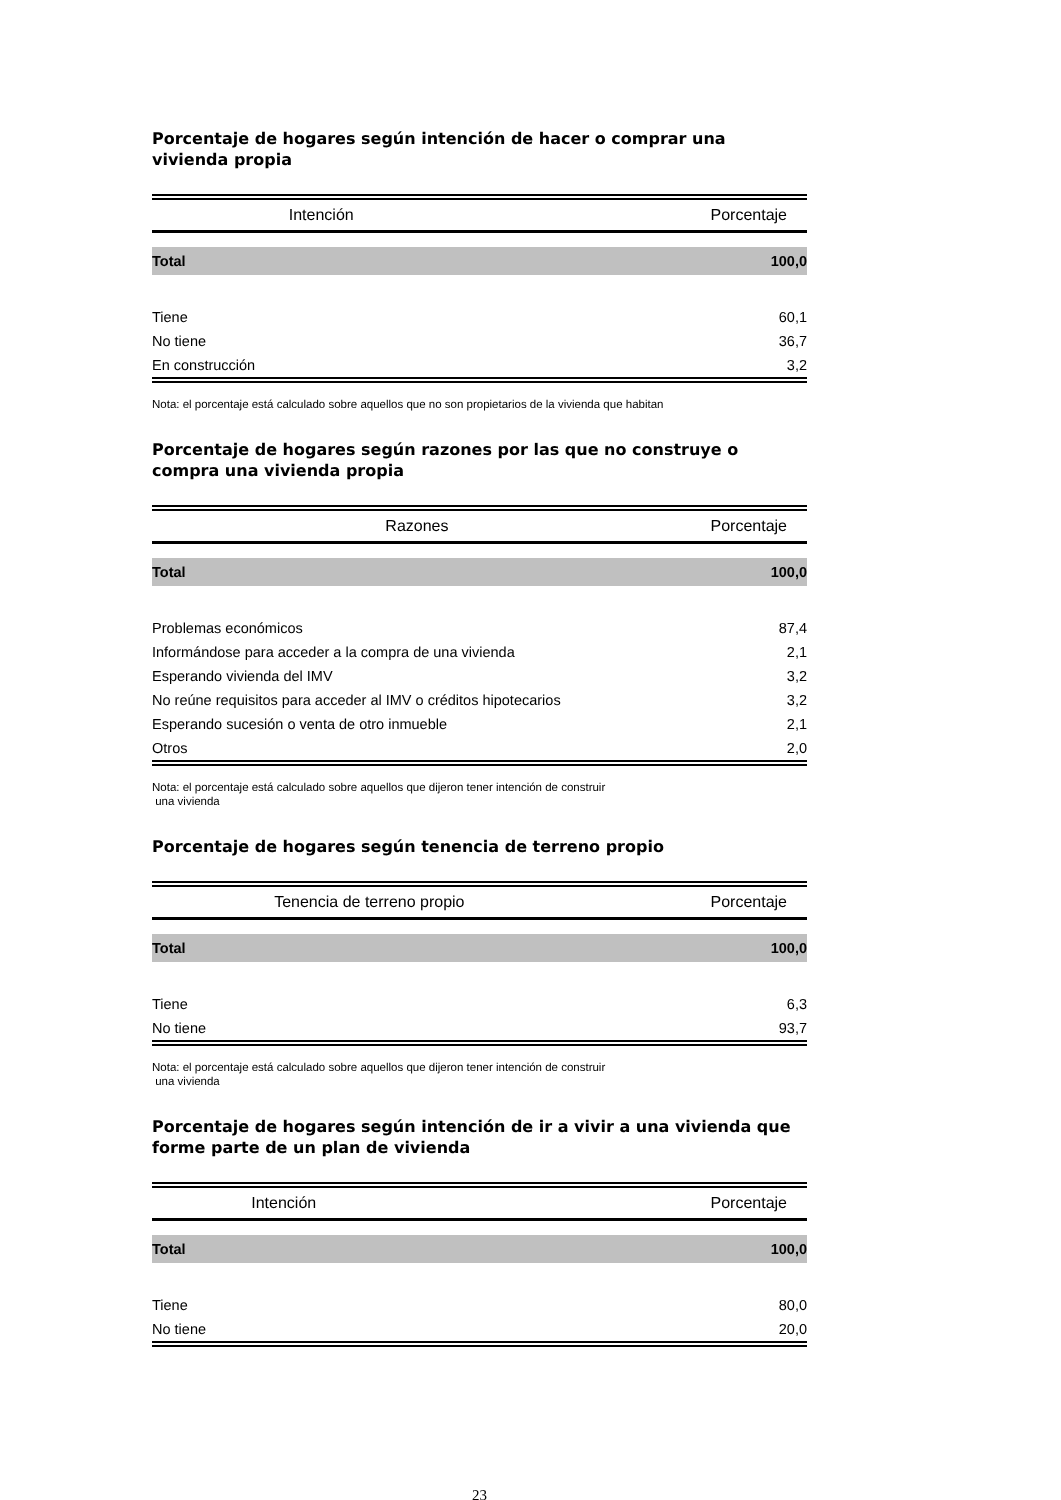Porcentaje de hogares según intención de hacer o comprar una vivienda propia
| Intención | Porcentaje |
| --- | --- |
| Total | 100,0 |
| Tiene | 60,1 |
| No tiene | 36,7 |
| En construcción | 3,2 |
Nota: el porcentaje está calculado sobre aquellos que no son propietarios de la vivienda que habitan
Porcentaje de hogares según razones por las que no construye o compra una vivienda propia
| Razones | Porcentaje |
| --- | --- |
| Total | 100,0 |
| Problemas económicos | 87,4 |
| Informándose para acceder a la compra de una vivienda | 2,1 |
| Esperando vivienda del IMV | 3,2 |
| No reúne requisitos para acceder al IMV o créditos hipotecarios | 3,2 |
| Esperando sucesión o venta de otro inmueble | 2,1 |
| Otros | 2,0 |
Nota: el porcentaje está calculado sobre aquellos que dijeron tener intención de construir
una vivienda
Porcentaje de hogares según tenencia de terreno propio
| Tenencia de terreno propio | Porcentaje |
| --- | --- |
| Total | 100,0 |
| Tiene | 6,3 |
| No tiene | 93,7 |
Nota: el porcentaje está calculado sobre aquellos que dijeron tener intención de construir
una vivienda
Porcentaje de hogares según intención de ir a vivir a una vivienda que forme parte de un plan de vivienda
| Intención | Porcentaje |
| --- | --- |
| Total | 100,0 |
| Tiene | 80,0 |
| No tiene | 20,0 |
23